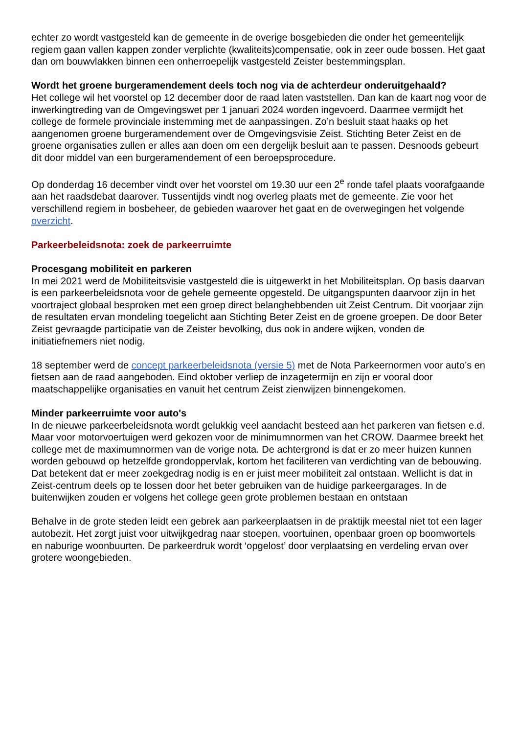echter zo wordt vastgesteld kan de gemeente in de overige bosgebieden die onder het gemeentelijk regiem gaan vallen kappen zonder verplichte (kwaliteits)compensatie, ook in zeer oude bossen. Het gaat dan om bouwvlakken binnen een onherroepelijk vastgesteld Zeister bestemmingsplan.
Wordt het groene burgeramendement deels toch nog via de achterdeur onderuitgehaald?
Het college wil het voorstel op 12 december door de raad laten vaststellen. Dan kan de kaart nog voor de inwerkingtreding van de Omgevingswet per 1 januari 2024 worden ingevoerd. Daarmee vermijdt het college de formele provinciale instemming met de aanpassingen. Zo’n besluit staat haaks op het aangenomen groene burgeramendement over de Omgevingsvisie Zeist. Stichting Beter Zeist en de groene organisaties zullen er alles aan doen om een dergelijk besluit aan te passen. Desnoods gebeurt dit door middel van een burgeramendement of een beroepsprocedure.
Op donderdag 16 december vindt over het voorstel om 19.30 uur een 2<sup>e</sup> ronde tafel plaats voorafgaande aan het raadsdebat daarover. Tussentijds vindt nog overleg plaats met de gemeente. Zie voor het verschillend regiem in bosbeheer, de gebieden waarover het gaat en de overwegingen het volgende overzicht.
Parkeerbeleidsnota: zoek de parkeerruimte
Procesgang mobiliteit en parkeren
In mei 2021 werd de Mobiliteitsvisie vastgesteld die is uitgewerkt in het Mobiliteitsplan. Op basis daarvan is een parkeerbeleidsnota voor de gehele gemeente opgesteld. De uitgangspunten daarvoor zijn in het voortraject globaal besproken met een groep direct belanghebbenden uit Zeist Centrum. Dit voorjaar zijn de resultaten ervan mondeling toegelicht aan Stichting Beter Zeist en de groene groepen. De door Beter Zeist gevraagde participatie van de Zeister bevolking, dus ook in andere wijken, vonden de initiatiefnemers niet nodig.
18 september werd de concept parkeerbeleidsnota (versie 5) met de Nota Parkeernormen voor auto’s en fietsen aan de raad aangeboden. Eind oktober verliep de inzagetermijn en zijn er vooral door maatschappelijke organisaties en vanuit het centrum Zeist zienwijzen binnengekomen.
Minder parkeerruimte voor auto's
In de nieuwe parkeerbeleidsnota wordt gelukkig veel aandacht besteed aan het parkeren van fietsen e.d. Maar voor motorvoertuigen werd gekozen voor de minimumnormen van het CROW. Daarmee breekt het college met de maximumnormen van de vorige nota. De achtergrond is dat er zo meer huizen kunnen worden gebouwd op hetzelfde grondoppervlak, kortom het faciliteren van verdichting van de bebouwing. Dat betekent dat er meer zoekgedrag nodig is en er juist meer mobiliteit zal ontstaan. Wellicht is dat in Zeist-centrum deels op te lossen door het beter gebruiken van de huidige parkeergarages. In de buitenwijken zouden er volgens het college geen grote problemen bestaan en ontstaan
Behalve in de grote steden leidt een gebrek aan parkeerplaatsen in de praktijk meestal niet tot een lager autobezit. Het zorgt juist voor uitwijkgedrag naar stoepen, voortuinen, openbaar groen op boomwortels en naburige woonbuurten. De parkeerdruk wordt ‘opgelost’ door verplaatsing en verdeling ervan over grotere woongebieden.